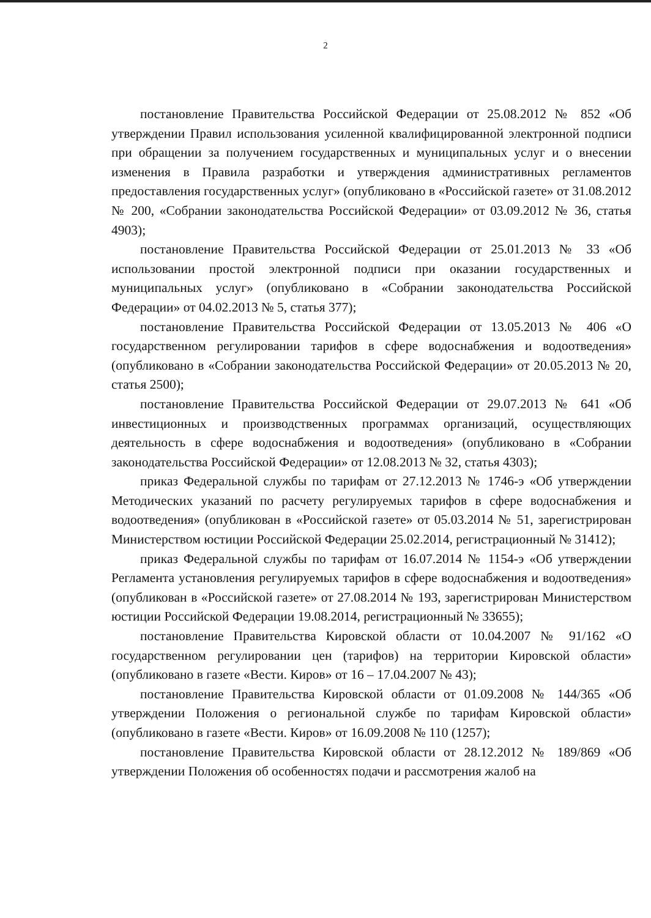2
постановление Правительства Российской Федерации от 25.08.2012 № 852 «Об утверждении Правил использования усиленной квалифицированной электронной подписи при обращении за получением государственных и муниципальных услуг и о внесении изменения в Правила разработки и утверждения административных регламентов предоставления государственных услуг» (опубликовано в «Российской газете» от 31.08.2012 № 200, «Собрании законодательства Российской Федерации» от 03.09.2012 № 36, статья 4903);
постановление Правительства Российской Федерации от 25.01.2013 № 33 «Об использовании простой электронной подписи при оказании государственных и муниципальных услуг» (опубликовано в «Собрании законодательства Российской Федерации» от 04.02.2013 № 5, статья 377);
постановление Правительства Российской Федерации от 13.05.2013 № 406 «О государственном регулировании тарифов в сфере водоснабжения и водоотведения» (опубликовано в «Собрании законодательства Российской Федерации» от 20.05.2013 № 20, статья 2500);
постановление Правительства Российской Федерации от 29.07.2013 № 641 «Об инвестиционных и производственных программах организаций, осуществляющих деятельность в сфере водоснабжения и водоотведения» (опубликовано в «Собрании законодательства Российской Федерации» от 12.08.2013 № 32, статья 4303);
приказ Федеральной службы по тарифам от 27.12.2013 № 1746-э «Об утверждении Методических указаний по расчету регулируемых тарифов в сфере водоснабжения и водоотведения» (опубликован в «Российской газете» от 05.03.2014 № 51, зарегистрирован Министерством юстиции Российской Федерации 25.02.2014, регистрационный № 31412);
приказ Федеральной службы по тарифам от 16.07.2014 № 1154-э «Об утверждении Регламента установления регулируемых тарифов в сфере водоснабжения и водоотведения» (опубликован в «Российской газете» от 27.08.2014 № 193, зарегистрирован Министерством юстиции Российской Федерации 19.08.2014, регистрационный № 33655);
постановление Правительства Кировской области от 10.04.2007 № 91/162 «О государственном регулировании цен (тарифов) на территории Кировской области» (опубликовано в газете «Вести. Киров» от 16 – 17.04.2007 № 43);
постановление Правительства Кировской области от 01.09.2008 № 144/365 «Об утверждении Положения о региональной службе по тарифам Кировской области» (опубликовано в газете «Вести. Киров» от 16.09.2008 № 110 (1257);
постановление Правительства Кировской области от 28.12.2012 № 189/869 «Об утверждении Положения об особенностях подачи и рассмотрения жалоб на